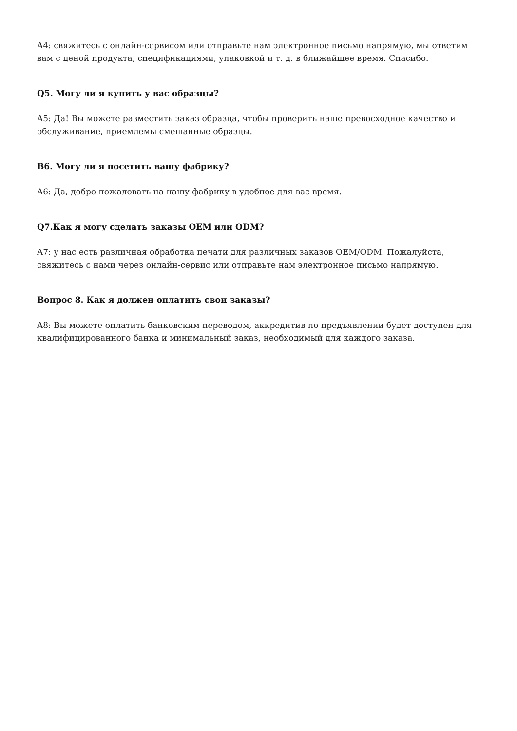A4: свяжитесь с онлайн-сервисом или отправьте нам электронное письмо напрямую, мы ответим вам с ценой продукта, спецификациями, упаковкой и т. д. в ближайшее время. Спасибо.
Q5. Могу ли я купить у вас образцы?
A5: Да! Вы можете разместить заказ образца, чтобы проверить наше превосходное качество и обслуживание, приемлемы смешанные образцы.
B6. Могу ли я посетить вашу фабрику?
A6: Да, добро пожаловать на нашу фабрику в удобное для вас время.
Q7.Как я могу сделать заказы OEM или ODM?
A7: у нас есть различная обработка печати для различных заказов OEM/ODM. Пожалуйста, свяжитесь с нами через онлайн-сервис или отправьте нам электронное письмо напрямую.
Вопрос 8. Как я должен оплатить свои заказы?
A8: Вы можете оплатить банковским переводом, аккредитив по предъявлении будет доступен для квалифицированного банка и минимальный заказ, необходимый для каждого заказа.